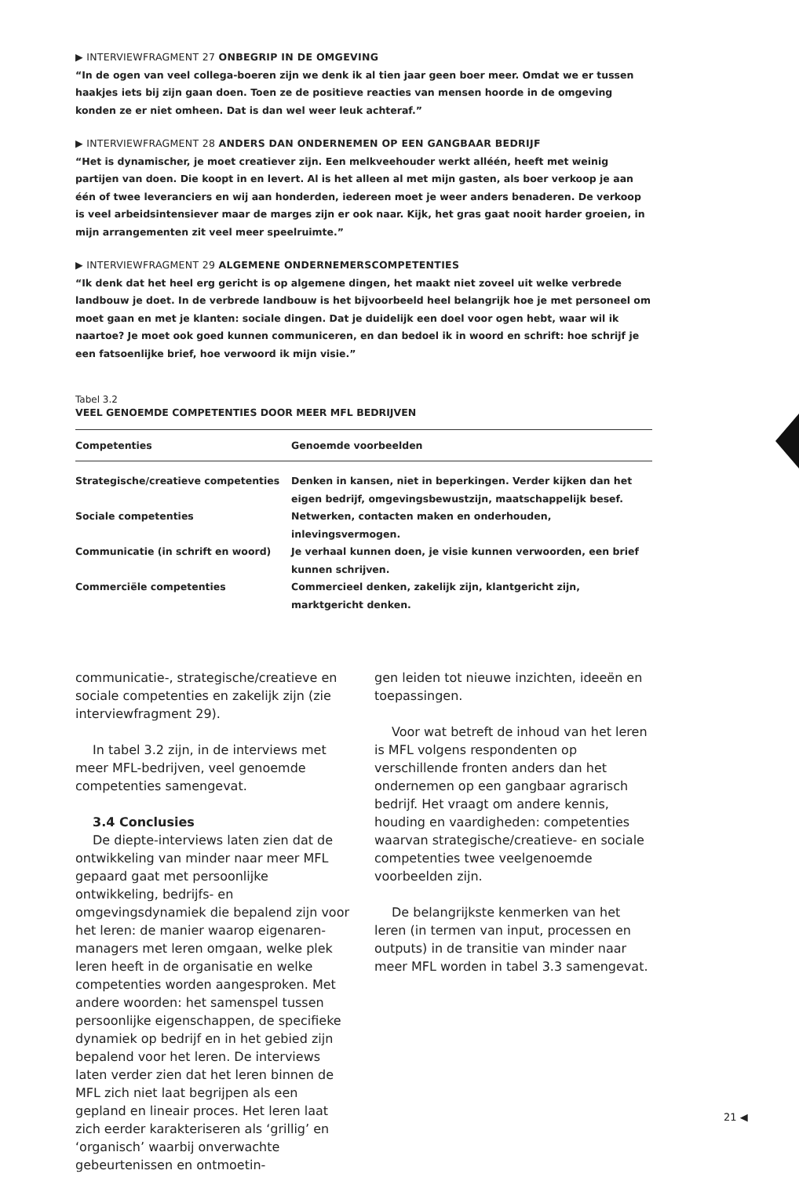▶ INTERVIEWFRAGMENT 27 ONBEGRIP IN DE OMGEVING
“In de ogen van veel collega-boeren zijn we denk ik al tien jaar geen boer meer. Omdat we er tussen haakjes iets bij zijn gaan doen. Toen ze de positieve reacties van mensen hoorde in de omgeving konden ze er niet omheen. Dat is dan wel weer leuk achteraf.”
▶ INTERVIEWFRAGMENT 28 ANDERS DAN ONDERNEMEN OP EEN GANGBAAR BEDRIJF
“Het is dynamischer, je moet creatiever zijn. Een melkveehouder werkt alléén, heeft met weinig partijen van doen. Die koopt in en levert. Al is het alleen al met mijn gasten, als boer verkoop je aan één of twee leveranciers en wij aan honderden, iedereen moet je weer anders benaderen. De verkoop is veel arbeidsintensiever maar de marges zijn er ook naar. Kijk, het gras gaat nooit harder groeien, in mijn arrangementen zit veel meer speelruimte.”
▶ INTERVIEWFRAGMENT 29 ALGEMENE ONDERNEMERSCOMPETENTIES
“Ik denk dat het heel erg gericht is op algemene dingen, het maakt niet zoveel uit welke verbrede landbouw je doet. In de verbrede landbouw is het bijvoorbeeld heel belangrijk hoe je met personeel om moet gaan en met je klanten: sociale dingen. Dat je duidelijk een doel voor ogen hebt, waar wil ik naartoe? Je moet ook goed kunnen communiceren, en dan bedoel ik in woord en schrift: hoe schrijf je een fatsoenlijke brief, hoe verwoord ik mijn visie.”
Tabel 3.2
VEEL GENOEMDE COMPETENTIES DOOR MEER MFL BEDRIJVEN
| Competenties | Genoemde voorbeelden |
| --- | --- |
| Strategische/creatieve competenties | Denken in kansen, niet in beperkingen. Verder kijken dan het eigen bedrijf, omgevingsbewustzijn, maatschappelijk besef. |
| Sociale competenties | Netwerken, contacten maken en onderhouden, inlevingsvermogen. |
| Communicatie (in schrift en woord) | Je verhaal kunnen doen, je visie kunnen verwoorden, een brief kunnen schrijven. |
| Commerciële competenties | Commercieel denken, zakelijk zijn, klantgericht zijn, marktgericht denken. |
communicatie-, strategische/creatieve en sociale competenties en zakelijk zijn (zie interviewfragment 29).
In tabel 3.2 zijn, in de interviews met meer MFL-bedrijven, veel genoemde competenties samengevat.
3.4 Conclusies
De diepte-interviews laten zien dat de ontwikkeling van minder naar meer MFL gepaard gaat met persoonlijke ontwikkeling, bedrijfs- en omgevingsdynamiek die bepalend zijn voor het leren: de manier waarop eigenaren-managers met leren omgaan, welke plek leren heeft in de organisatie en welke competenties worden aangesproken. Met andere woorden: het samenspel tussen persoonlijke eigenschappen, de specifieke dynamiek op bedrijf en in het gebied zijn bepalend voor het leren. De interviews laten verder zien dat het leren binnen de MFL zich niet laat begrijpen als een gepland en lineair proces. Het leren laat zich eerder karakteriseren als ‘grillig’ en ‘organisch’ waarbij onverwachte gebeurtenissen en ontmoetin-
gen leiden tot nieuwe inzichten, ideeën en toepassingen.
Voor wat betreft de inhoud van het leren is MFL volgens respondenten op verschillende fronten anders dan het ondernemen op een gangbaar agrarisch bedrijf. Het vraagt om andere kennis, houding en vaardigheden: competenties waarvan strategische/creatieve- en sociale competenties twee veelgenoemde voorbeelden zijn.
De belangrijkste kenmerken van het leren (in termen van input, processen en outputs) in de transitie van minder naar meer MFL worden in tabel 3.3 samengevat.
21 ◀